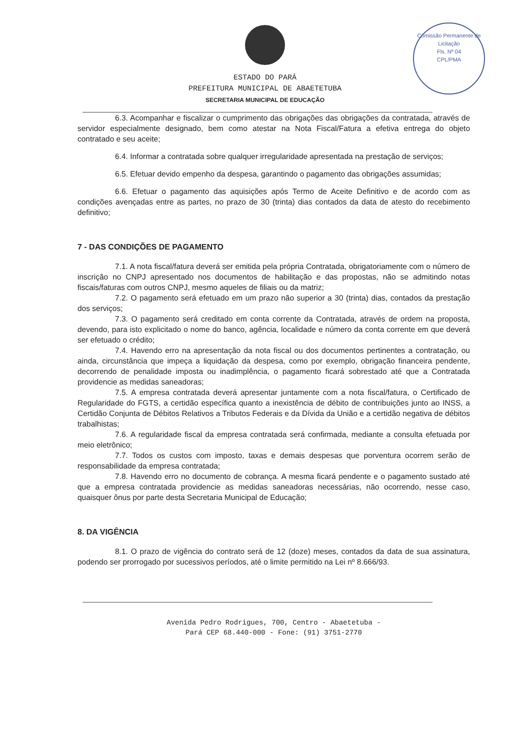Comissão Permanente de Licitação
Fls. Nº 04
CPL/PMA
ESTADO DO PARÁ
PREFEITURA MUNICIPAL DE ABAETETUBA
SECRETARIA MUNICIPAL DE EDUCAÇÃO
6.3. Acompanhar e fiscalizar o cumprimento das obrigações das obrigações da contratada, através de servidor especialmente designado, bem como atestar na Nota Fiscal/Fatura a efetiva entrega do objeto contratado e seu aceite;
6.4. Informar a contratada sobre qualquer irregularidade apresentada na prestação de serviços;
6.5. Efetuar devido empenho da despesa, garantindo o pagamento das obrigações assumidas;
6.6. Efetuar o pagamento das aquisições após Termo de Aceite Definitivo e de acordo com as condições avençadas entre as partes, no prazo de 30 (trinta) dias contados da data de atesto do recebimento definitivo;
7 - DAS CONDIÇÕES DE PAGAMENTO
7.1. A nota fiscal/fatura deverá ser emitida pela própria Contratada, obrigatoriamente com o número de inscrição no CNPJ apresentado nos documentos de habilitação e das propostas, não se admitindo notas fiscais/faturas com outros CNPJ, mesmo aqueles de filiais ou da matriz;
7.2. O pagamento será efetuado em um prazo não superior a 30 (trinta) dias, contados da prestação dos serviços;
7.3. O pagamento será creditado em conta corrente da Contratada, através de ordem na proposta, devendo, para isto explicitado o nome do banco, agência, localidade e número da conta corrente em que deverá ser efetuado o crédito;
7.4. Havendo erro na apresentação da nota fiscal ou dos documentos pertinentes a contratação, ou ainda, circunstância que impeça a liquidação da despesa, como por exemplo, obrigação financeira pendente, decorrendo de penalidade imposta ou inadimplência, o pagamento ficará sobrestado até que a Contratada providencie as medidas saneadoras;
7.5. A empresa contratada deverá apresentar juntamente com a nota fiscal/fatura, o Certificado de Regularidade do FGTS, a certidão específica quanto a inexistência de débito de contribuições junto ao INSS, a Certidão Conjunta de Débitos Relativos a Tributos Federais e da Dívida da União e a certidão negativa de débitos trabalhistas;
7.6. A regularidade fiscal da empresa contratada será confirmada, mediante a consulta efetuada por meio eletrônico;
7.7. Todos os custos com imposto, taxas e demais despesas que porventura ocorrem serão de responsabilidade da empresa contratada;
7.8. Havendo erro no documento de cobrança. A mesma ficará pendente e o pagamento sustado até que a empresa contratada providencie as medidas saneadoras necessárias, não ocorrendo, nesse caso, quaisquer ônus por parte desta Secretaria Municipal de Educação;
8. DA VIGÊNCIA
8.1. O prazo de vigência do contrato será de 12 (doze) meses, contados da data de sua assinatura, podendo ser prorrogado por sucessivos períodos, até o limite permitido na Lei nº 8.666/93.
Avenida Pedro Rodrigues, 700, Centro - Abaetetuba -
Pará CEP 68.440-000 - Fone: (91) 3751-2770